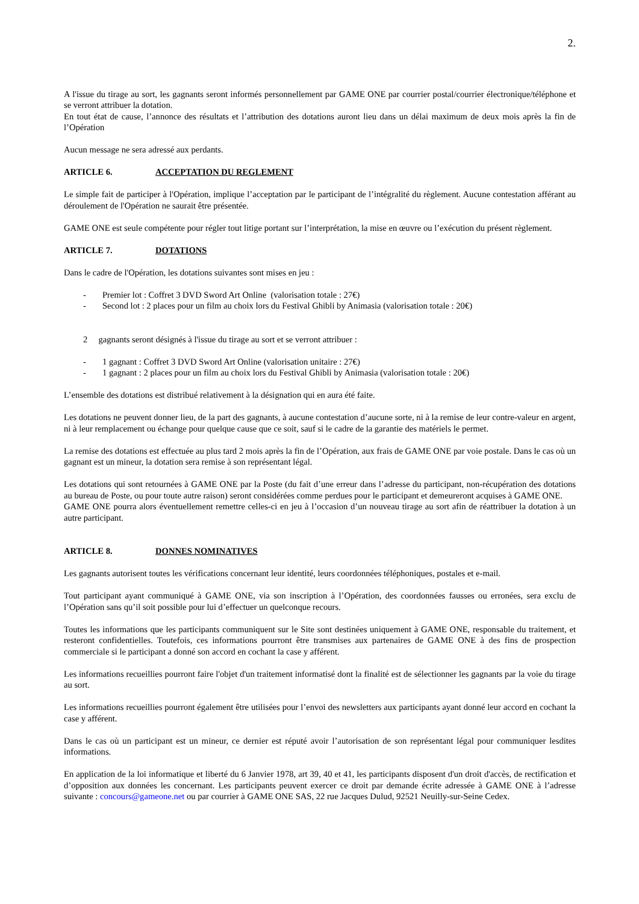2.
A l'issue du tirage au sort, les gagnants seront informés personnellement par GAME ONE par courrier postal/courrier électronique/téléphone et se verront attribuer la dotation.
En tout état de cause, l’annonce des résultats et l’attribution des dotations auront lieu dans un délai maximum de deux mois après la fin de l’Opération
Aucun message ne sera adressé aux perdants.
ARTICLE 6. ACCEPTATION DU REGLEMENT
Le simple fait de participer à l'Opération, implique l’acceptation par le participant de l’intégralité du règlement. Aucune contestation afférant au déroulement de l'Opération ne saurait être présentée.
GAME ONE est seule compétente pour régler tout litige portant sur l’interprétation, la mise en œuvre ou l’exécution du présent règlement.
ARTICLE 7. DOTATIONS
Dans le cadre de l'Opération, les dotations suivantes sont mises en jeu :
- Premier lot : Coffret 3 DVD Sword Art Online (valorisation totale : 27€)
- Second lot : 2 places pour un film au choix lors du Festival Ghibli by Animasia (valorisation totale : 20€)
2 gagnants seront désignés à l'issue du tirage au sort et se verront attribuer :
- 1 gagnant : Coffret 3 DVD Sword Art Online (valorisation unitaire : 27€)
- 1 gagnant : 2 places pour un film au choix lors du Festival Ghibli by Animasia (valorisation totale : 20€)
L’ensemble des dotations est distribué relativement à la désignation qui en aura été faite.
Les dotations ne peuvent donner lieu, de la part des gagnants, à aucune contestation d’aucune sorte, ni à la remise de leur contre-valeur en argent, ni à leur remplacement ou échange pour quelque cause que ce soit, sauf si le cadre de la garantie des matériels le permet.
La remise des dotations est effectuée au plus tard 2 mois après la fin de l’Opération, aux frais de GAME ONE par voie postale. Dans le cas où un gagnant est un mineur, la dotation sera remise à son représentant légal.
Les dotations qui sont retournées à GAME ONE par la Poste (du fait d’une erreur dans l’adresse du participant, non-récupération des dotations au bureau de Poste, ou pour toute autre raison) seront considérées comme perdues pour le participant et demeureront acquises à GAME ONE.
GAME ONE pourra alors éventuellement remettre celles-ci en jeu à l’occasion d’un nouveau tirage au sort afin de réattribuer la dotation à un autre participant.
ARTICLE 8. DONNES NOMINATIVES
Les gagnants autorisent toutes les vérifications concernant leur identité, leurs coordonnées téléphoniques, postales et e-mail.
Tout participant ayant communiqué à GAME ONE, via son inscription à l’Opération, des coordonnées fausses ou erronées, sera exclu de l’Opération sans qu’il soit possible pour lui d’effectuer un quelconque recours.
Toutes les informations que les participants communiquent sur le Site sont destinées uniquement à GAME ONE, responsable du traitement, et resteront confidentielles. Toutefois, ces informations pourront être transmises aux partenaires de GAME ONE à des fins de prospection commerciale si le participant a donné son accord en cochant la case y afférent.
Les informations recueillies pourront faire l'objet d'un traitement informatisé dont la finalité est de sélectionner les gagnants par la voie du tirage au sort.
Les informations recueillies pourront également être utilisées pour l’envoi des newsletters aux participants ayant donné leur accord en cochant la case y afférent.
Dans le cas où un participant est un mineur, ce dernier est réputé avoir l’autorisation de son représentant légal pour communiquer lesdites informations.
En application de la loi informatique et liberté du 6 Janvier 1978, art 39, 40 et 41, les participants disposent d'un droit d'accès, de rectification et d’opposition aux données les concernant. Les participants peuvent exercer ce droit par demande écrite adressée à GAME ONE à l’adresse suivante : concours@gameone.net ou par courrier à GAME ONE SAS, 22 rue Jacques Dulud, 92521 Neuilly-sur-Seine Cedex.